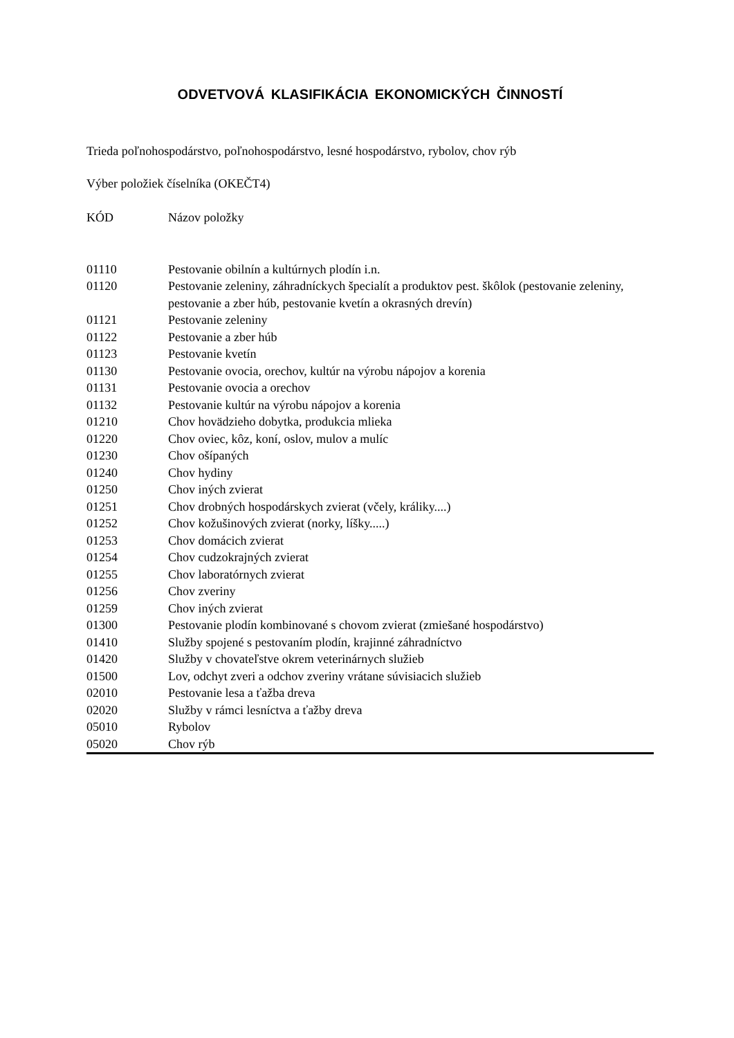ODVETVOVÁ KLASIFIKÁCIA EKONOMICKÝCH ČINNOSTÍ
Trieda poľnohospodárstvo, poľnohospodárstvo, lesné hospodárstvo, rybolov, chov rýb
Výber položiek číselníka (OKEČT4)
| KÓD | Názov položky |
| --- | --- |
| 01110 | Pestovanie obilnín a kultúrnych plodín i.n. |
| 01120 | Pestovanie zeleniny, záhradníckych špecialít a produktov pest. škôlok (pestovanie zeleniny, pestovanie a zber húb, pestovanie kvetín a okrasných drevín) |
| 01121 | Pestovanie zeleniny |
| 01122 | Pestovanie a zber húb |
| 01123 | Pestovanie kvetín |
| 01130 | Pestovanie ovocia, orechov, kultúr na výrobu nápojov a korenia |
| 01131 | Pestovanie ovocia a orechov |
| 01132 | Pestovanie kultúr na výrobu nápojov a korenia |
| 01210 | Chov hovädzieho dobytka, produkcia mlieka |
| 01220 | Chov oviec, kôz, koní, oslov, mulov a mulíc |
| 01230 | Chov ošípaných |
| 01240 | Chov hydiny |
| 01250 | Chov iných zvierat |
| 01251 | Chov drobných hospodárskych zvierat (včely, králiky....) |
| 01252 | Chov kožušinových zvierat (norky, líšky.....) |
| 01253 | Chov domácich zvierat |
| 01254 | Chov cudzokrajných zvierat |
| 01255 | Chov laboratórnych zvierat |
| 01256 | Chov zveriny |
| 01259 | Chov iných zvierat |
| 01300 | Pestovanie plodín kombinované s chovom zvierat (zmiešané hospodárstvo) |
| 01410 | Služby spojené s pestovaním plodín, krajinné záhradníctvo |
| 01420 | Služby v chovateľstve okrem veterinárnych služieb |
| 01500 | Lov, odchyt zveri a odchov zveriny vrátane súvisiacich služieb |
| 02010 | Pestovanie lesa a ťažba dreva |
| 02020 | Služby v rámci lesníctva a ťažby dreva |
| 05010 | Rybolov |
| 05020 | Chov rýb |